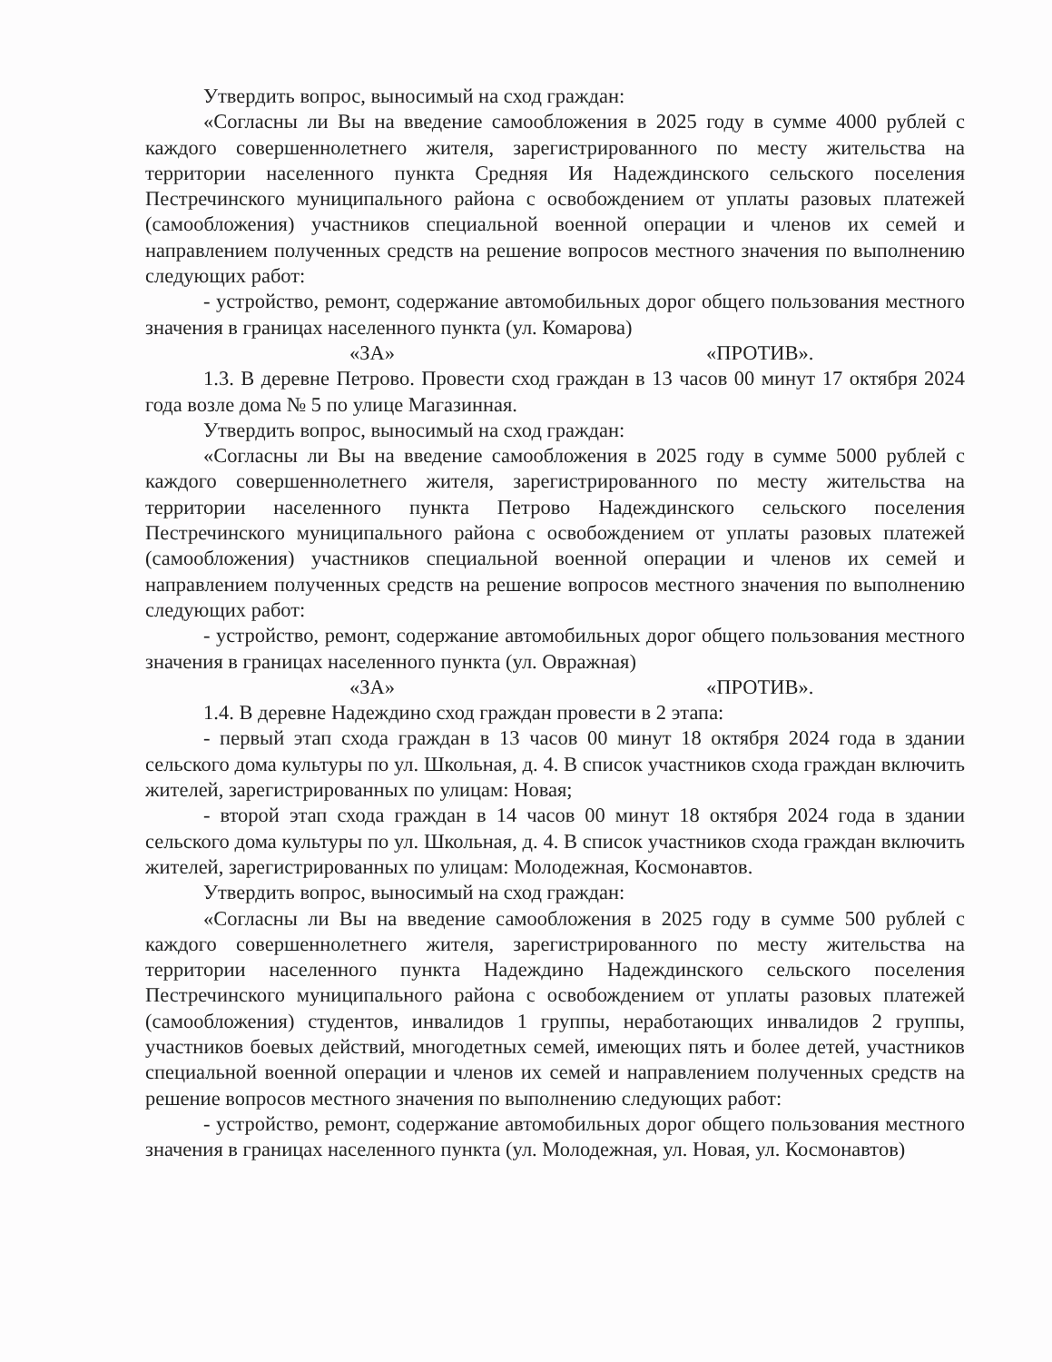Утвердить вопрос, выносимый на сход граждан:
«Согласны ли Вы на введение самообложения в 2025 году в сумме 4000 рублей с каждого совершеннолетнего жителя, зарегистрированного по месту жительства на территории населенного пункта Средняя Ия Надеждинского сельского поселения Пестречинского муниципального района с освобождением от уплаты разовых платежей (самообложения) участников специальной военной операции и членов их семей и направлением полученных средств на решение вопросов местного значения по выполнению следующих работ:
- устройство, ремонт, содержание автомобильных дорог общего пользования местного значения в границах населенного пункта (ул. Комарова)
«ЗА» «ПРОТИВ».
1.3. В деревне Петрово. Провести сход граждан в 13 часов 00 минут 17 октября 2024 года возле дома № 5 по улице Магазинная.
Утвердить вопрос, выносимый на сход граждан:
«Согласны ли Вы на введение самообложения в 2025 году в сумме 5000 рублей с каждого совершеннолетнего жителя, зарегистрированного по месту жительства на территории населенного пункта Петрово Надеждинского сельского поселения Пестречинского муниципального района с освобождением от уплаты разовых платежей (самообложения) участников специальной военной операции и членов их семей и направлением полученных средств на решение вопросов местного значения по выполнению следующих работ:
- устройство, ремонт, содержание автомобильных дорог общего пользования местного значения в границах населенного пункта (ул. Овражная)
«ЗА» «ПРОТИВ».
1.4. В деревне Надеждино сход граждан провести в 2 этапа:
- первый этап схода граждан в 13 часов 00 минут 18 октября 2024 года в здании сельского дома культуры по ул. Школьная, д. 4. В список участников схода граждан включить жителей, зарегистрированных по улицам: Новая;
- второй этап схода граждан в 14 часов 00 минут 18 октября 2024 года в здании сельского дома культуры по ул. Школьная, д. 4. В список участников схода граждан включить жителей, зарегистрированных по улицам: Молодежная, Космонавтов.
Утвердить вопрос, выносимый на сход граждан:
«Согласны ли Вы на введение самообложения в 2025 году в сумме 500 рублей с каждого совершеннолетнего жителя, зарегистрированного по месту жительства на территории населенного пункта Надеждино Надеждинского сельского поселения Пестречинского муниципального района с освобождением от уплаты разовых платежей (самообложения) студентов, инвалидов 1 группы, неработающих инвалидов 2 группы, участников боевых действий, многодетных семей, имеющих пять и более детей, участников специальной военной операции и членов их семей и направлением полученных средств на решение вопросов местного значения по выполнению следующих работ:
- устройство, ремонт, содержание автомобильных дорог общего пользования местного значения в границах населенного пункта (ул. Молодежная, ул. Новая, ул. Космонавтов)